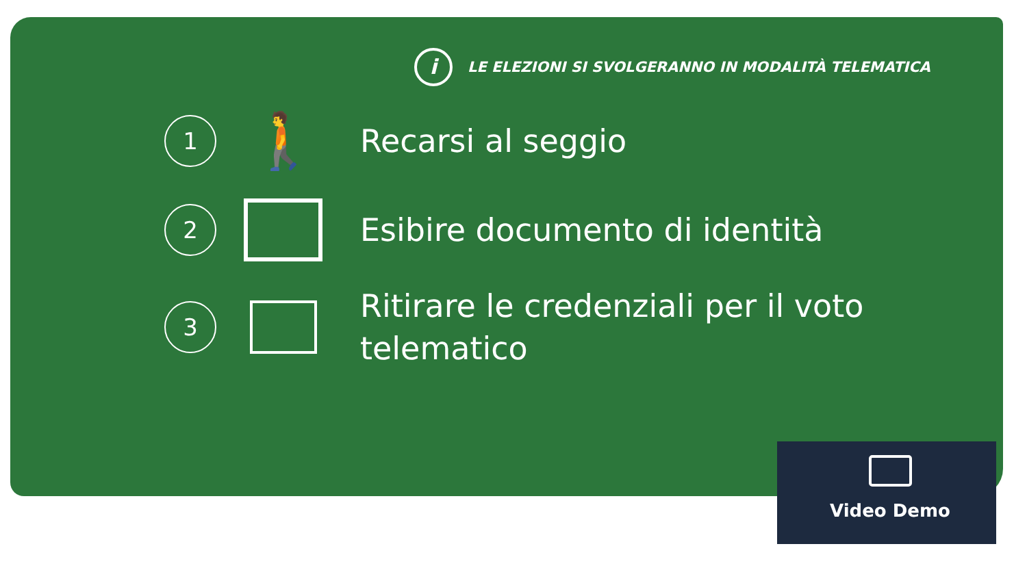i
LE ELEZIONI SI SVOLGERANNO IN MODALITÀ TELEMATICA
1
🚶
Recarsi al seggio
2
Esibire documento di identità
3
Ritirare le credenziali per il voto
telematico
Video Demo